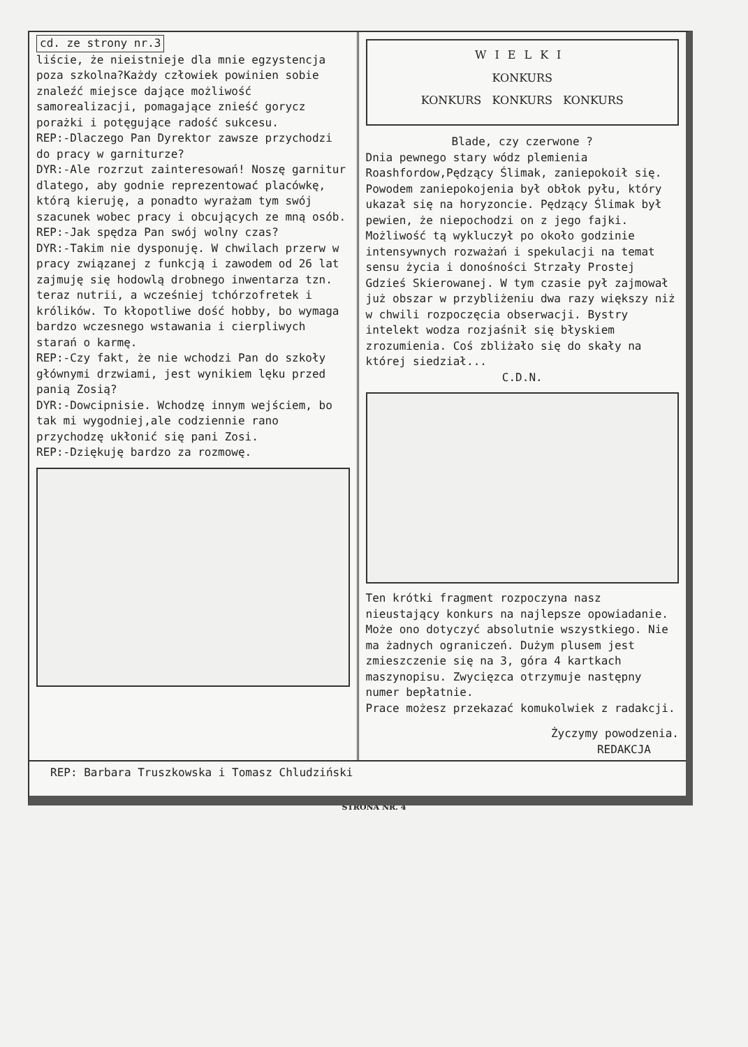cd. ze strony nr.3
liście, że nieistnieje dla mnie egzystencja poza szkolna?Każdy człowiek powinien sobie znaleźć miejsce dające możliwość samorealizacji, pomagające znieść gorycz porażki i potęgujące radość sukcesu.
REP:-Dlaczego Pan Dyrektor zawsze przychodzi do pracy w garniturze?
DYR:-Ale rozrzut zainteresowań! Noszę garnitur dlatego, aby godnie reprezentować placówkę, którą kieruję, a ponadto wyrażam tym swój szacunek wobec pracy i obcujących ze mną osób.
REP:-Jak spędza Pan swój wolny czas?
DYR:-Takim nie dysponuję. W chwilach przerw w pracy związanej z funkcją i zawodem od 26 lat zajmuję się hodowlą drobnego inwentarza tzn. teraz nutrii, a wcześniej tchórzofretek i królików. To kłopotliwe dość hobby, bo wymaga bardzo wczesnego wstawania i cierpliwych starań o karmę.
REP:-Czy fakt, że nie wchodzi Pan do szkoły głównymi drzwiami, jest wynikiem lęku przed panią Zosią?
DYR:-Dowcipnisie. Wchodzę innym wejściem, bo tak mi wygodniej,ale codziennie rano przychodzę ukłonić się pani Zosi.
REP:-Dziękuję bardzo za rozmowę.
WIELKI
KONKURS
KONKURS KONKURS KONKURS
Blade, czy czerwone ?
Dnia pewnego stary wódz plemienia Roashfordow,Pędzący Ślimak, zaniepokoił się. Powodem zaniepokojenia był obłok pyłu, który ukazał się na horyzoncie. Pędzący Ślimak był pewien, że niepochodzi on z jego fajki. Możliwość tą wykluczył po około godzinie intensywnych rozważań i spekulacji na temat sensu życia i donośności Strzały Prostej Gdzieś Skierowanej. W tym czasie pył zajmował już obszar w przybliżeniu dwa razy większy niż w chwili rozpoczęcia obserwacji. Bystry intelekt wodza rozjaśnił się błyskiem zrozumienia. Coś zbliżało się do skały na której siedział...
C.D.N.
Ten krótki fragment rozpoczyna nasz nieustający konkurs na najlepsze opowiadanie. Może ono dotyczyć absolutnie wszystkiego. Nie ma żadnych ograniczeń. Dużym plusem jest zmieszczenie się na 3, góra 4 kartkach maszynopisu. Zwycięzca otrzymuje następny numer bepłatnie.
Prace możesz przekazać komukolwiek z radakcji.
Życzymy powodzenia.
REDAKCJA
REP: Barbara Truszkowska i Tomasz Chludziński
STRONA NR. 4